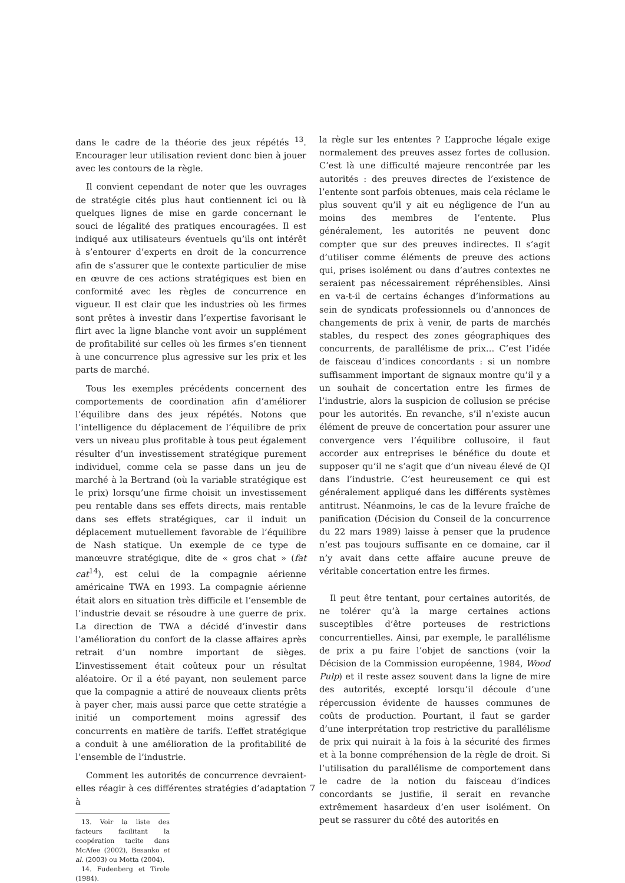dans le cadre de la théorie des jeux répétés <sup>13</sup>. Encourager leur utilisation revient donc bien à jouer avec les contours de la règle.
Il convient cependant de noter que les ouvrages de stratégie cités plus haut contiennent ici ou là quelques lignes de mise en garde concernant le souci de légalité des pratiques encouragées. Il est indiqué aux utilisateurs éventuels qu’ils ont intérêt à s’entourer d’experts en droit de la concurrence afin de s’assurer que le contexte particulier de mise en œuvre de ces actions stratégiques est bien en conformité avec les règles de concurrence en vigueur. Il est clair que les industries où les firmes sont prêtes à investir dans l’expertise favorisant le flirt avec la ligne blanche vont avoir un supplément de profitabilité sur celles où les firmes s’en tiennent à une concurrence plus agressive sur les prix et les parts de marché.
Tous les exemples précédents concernent des comportements de coordination afin d’améliorer l’équilibre dans des jeux répétés. Notons que l’intelligence du déplacement de l’équilibre de prix vers un niveau plus profitable à tous peut également résulter d’un investissement stratégique purement individuel, comme cela se passe dans un jeu de marché à la Bertrand (où la variable stratégique est le prix) lorsqu’une firme choisit un investissement peu rentable dans ses effets directs, mais rentable dans ses effets stratégiques, car il induit un déplacement mutuellement favorable de l’équilibre de Nash statique. Un exemple de ce type de manœuvre stratégique, dite de « gros chat » (fat cat<sup>14</sup>), est celui de la compagnie aérienne américaine TWA en 1993. La compagnie aérienne était alors en situation très difficile et l’ensemble de l’industrie devait se résoudre à une guerre de prix. La direction de TWA a décidé d’investir dans l’amélioration du confort de la classe affaires après retrait d’un nombre important de sièges. L’investissement était coûteux pour un résultat aléatoire. Or il a été payant, non seulement parce que la compagnie a attiré de nouveaux clients prêts à payer cher, mais aussi parce que cette stratégie a initié un comportement moins agressif des concurrents en matière de tarifs. L’effet stratégique a conduit à une amélioration de la profitabilité de l’ensemble de l’industrie.
Comment les autorités de concurrence devraient-elles réagir à ces différentes stratégies d’adaptation à
13. Voir la liste des facteurs facilitant la coopération tacite dans McAfee (2002), Besanko et al. (2003) ou Motta (2004).
14. Fudenberg et Tirole (1984).
la règle sur les ententes ? L’approche légale exige normalement des preuves assez fortes de collusion. C’est là une difficulté majeure rencontrée par les autorités : des preuves directes de l’existence de l’entente sont parfois obtenues, mais cela réclame le plus souvent qu’il y ait eu négligence de l’un au moins des membres de l’entente. Plus généralement, les autorités ne peuvent donc compter que sur des preuves indirectes. Il s’agit d’utiliser comme éléments de preuve des actions qui, prises isolément ou dans d’autres contextes ne seraient pas nécessairement répréhensibles. Ainsi en va-t-il de certains échanges d’informations au sein de syndicats professionnels ou d’annonces de changements de prix à venir, de parts de marchés stables, du respect des zones géographiques des concurrents, de parallélisme de prix… C’est l’idée de faisceau d’indices concordants : si un nombre suffisamment important de signaux montre qu’il y a un souhait de concertation entre les firmes de l’industrie, alors la suspicion de collusion se précise pour les autorités. En revanche, s’il n’existe aucun élément de preuve de concertation pour assurer une convergence vers l’équilibre collusoire, il faut accorder aux entreprises le bénéfice du doute et supposer qu’il ne s’agit que d’un niveau élevé de QI dans l’industrie. C’est heureusement ce qui est généralement appliqué dans les différents systèmes antitrust. Néanmoins, le cas de la levure fraîche de panification (Décision du Conseil de la concurrence du 22 mars 1989) laisse à penser que la prudence n’est pas toujours suffisante en ce domaine, car il n’y avait dans cette affaire aucune preuve de véritable concertation entre les firmes.
Il peut être tentant, pour certaines autorités, de ne tolérer qu’à la marge certaines actions susceptibles d’être porteuses de restrictions concurrentielles. Ainsi, par exemple, le parallélisme de prix a pu faire l’objet de sanctions (voir la Décision de la Commission européenne, 1984, Wood Pulp) et il reste assez souvent dans la ligne de mire des autorités, excepté lorsqu’il découle d’une répercussion évidente de hausses communes de coûts de production. Pourtant, il faut se garder d’une interprétation trop restrictive du parallélisme de prix qui nuirait à la fois à la sécurité des firmes et à la bonne compréhension de la règle de droit. Si l’utilisation du parallélisme de comportement dans le cadre de la notion du faisceau d’indices concordants se justifie, il serait en revanche extrêmement hasardeux d’en user isolément. On peut se rassurer du côté des autorités en
7